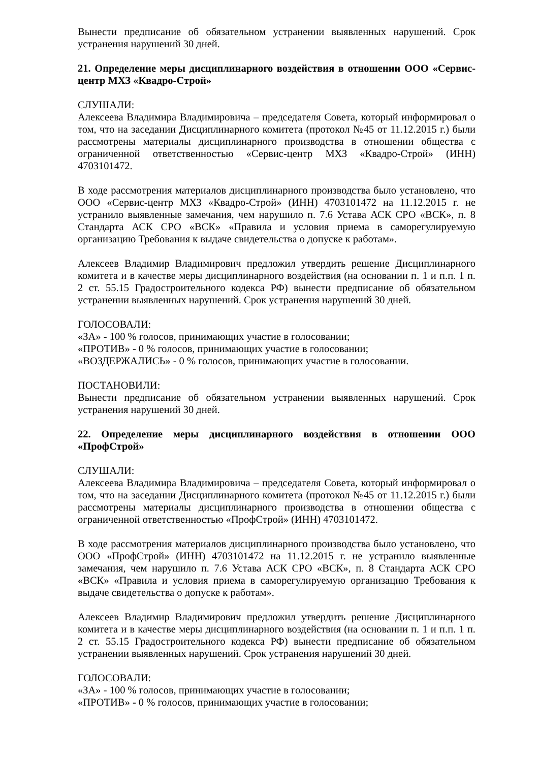Вынести предписание об обязательном устранении выявленных нарушений. Срок устранения нарушений 30 дней.
21. Определение меры дисциплинарного воздействия в отношении ООО «Сервис-центр МХЗ «Квадро-Строй»
СЛУШАЛИ:
Алексеева Владимира Владимировича – председателя Совета, который информировал о том, что на заседании Дисциплинарного комитета (протокол №45 от 11.12.2015 г.) были рассмотрены материалы дисциплинарного производства в отношении общества с ограниченной ответственностью «Сервис-центр МХЗ «Квадро-Строй» (ИНН) 4703101472.
В ходе рассмотрения материалов дисциплинарного производства было установлено, что ООО «Сервис-центр МХЗ «Квадро-Строй» (ИНН) 4703101472 на 11.12.2015 г. не устранило выявленные замечания, чем нарушило п. 7.6 Устава АСК СРО «ВСК», п. 8 Стандарта АСК СРО «ВСК» «Правила и условия приема в саморегулируемую организацию Требования к выдаче свидетельства о допуске к работам».
Алексеев Владимир Владимирович предложил утвердить решение Дисциплинарного комитета и в качестве меры дисциплинарного воздействия (на основании п. 1 и п.п. 1 п. 2 ст. 55.15 Градостроительного кодекса РФ) вынести предписание об обязательном устранении выявленных нарушений. Срок устранения нарушений 30 дней.
ГОЛОСОВАЛИ:
«ЗА» - 100 % голосов, принимающих участие в голосовании;
«ПРОТИВ» - 0 % голосов, принимающих участие в голосовании;
«ВОЗДЕРЖАЛИСЬ» - 0 % голосов, принимающих участие в голосовании.
ПОСТАНОВИЛИ:
Вынести предписание об обязательном устранении выявленных нарушений. Срок устранения нарушений 30 дней.
22. Определение меры дисциплинарного воздействия в отношении ООО «ПрофСтрой»
СЛУШАЛИ:
Алексеева Владимира Владимировича – председателя Совета, который информировал о том, что на заседании Дисциплинарного комитета (протокол №45 от 11.12.2015 г.) были рассмотрены материалы дисциплинарного производства в отношении общества с ограниченной ответственностью «ПрофСтрой» (ИНН) 4703101472.
В ходе рассмотрения материалов дисциплинарного производства было установлено, что ООО «ПрофСтрой» (ИНН) 4703101472 на 11.12.2015 г. не устранило выявленные замечания, чем нарушило п. 7.6 Устава АСК СРО «ВСК», п. 8 Стандарта АСК СРО «ВСК» «Правила и условия приема в саморегулируемую организацию Требования к выдаче свидетельства о допуске к работам».
Алексеев Владимир Владимирович предложил утвердить решение Дисциплинарного комитета и в качестве меры дисциплинарного воздействия (на основании п. 1 и п.п. 1 п. 2 ст. 55.15 Градостроительного кодекса РФ) вынести предписание об обязательном устранении выявленных нарушений. Срок устранения нарушений 30 дней.
ГОЛОСОВАЛИ:
«ЗА» - 100 % голосов, принимающих участие в голосовании;
«ПРОТИВ» - 0 % голосов, принимающих участие в голосовании;